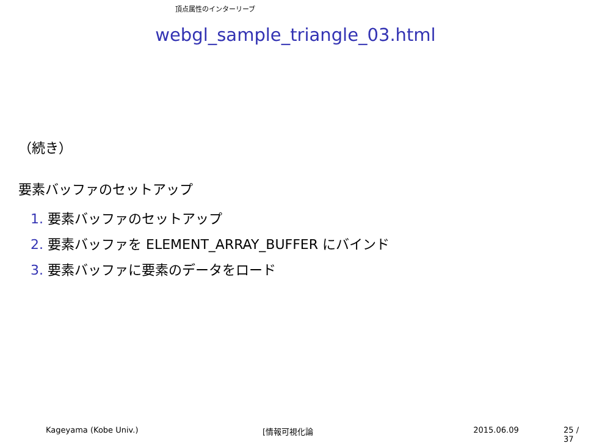頂点属性のインターリーブ
webgl_sample_triangle_03.html
（続き）
要素バッファのセットアップ
1. 要素バッファのセットアップ
2. 要素バッファを ELEMENT_ARRAY_BUFFER にバインド
3. 要素バッファに要素のデータをロード
Kageyama (Kobe Univ.) [情報可視化論 2015.06.09 25 / 37